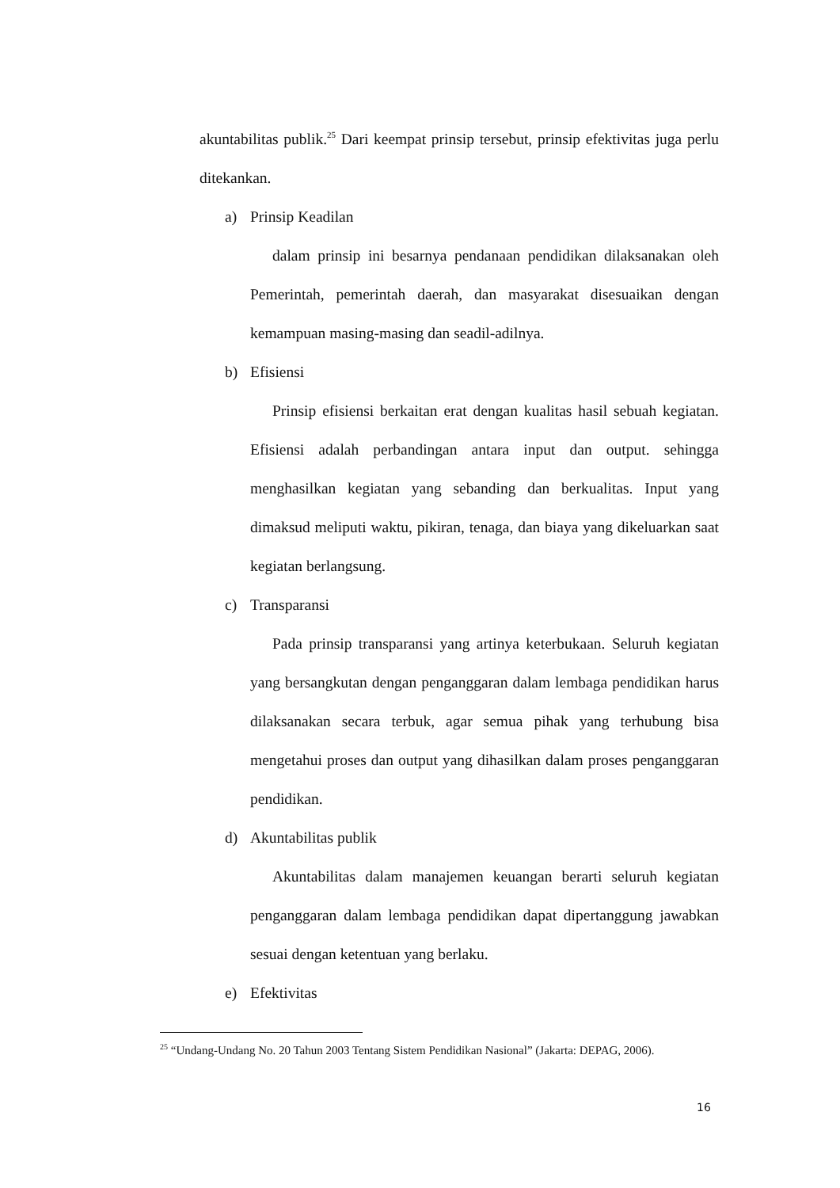akuntabilitas publik.<sup>25</sup> Dari keempat prinsip tersebut, prinsip efektivitas juga perlu ditekankan.
a) Prinsip Keadilan
dalam prinsip ini besarnya pendanaan pendidikan dilaksanakan oleh Pemerintah, pemerintah daerah, dan masyarakat disesuaikan dengan kemampuan masing-masing dan seadil-adilnya.
b) Efisiensi
Prinsip efisiensi berkaitan erat dengan kualitas hasil sebuah kegiatan. Efisiensi adalah perbandingan antara input dan output. sehingga menghasilkan kegiatan yang sebanding dan berkualitas. Input yang dimaksud meliputi waktu, pikiran, tenaga, dan biaya yang dikeluarkan saat kegiatan berlangsung.
c) Transparansi
Pada prinsip transparansi yang artinya keterbukaan. Seluruh kegiatan yang bersangkutan dengan penganggaran dalam lembaga pendidikan harus dilaksanakan secara terbuk, agar semua pihak yang terhubung bisa mengetahui proses dan output yang dihasilkan dalam proses penganggaran pendidikan.
d) Akuntabilitas publik
Akuntabilitas dalam manajemen keuangan berarti seluruh kegiatan penganggaran dalam lembaga pendidikan dapat dipertanggung jawabkan sesuai dengan ketentuan yang berlaku.
e) Efektivitas
<sup>25</sup> “Undang-Undang No. 20 Tahun 2003 Tentang Sistem Pendidikan Nasional” (Jakarta: DEPAG, 2006).
16